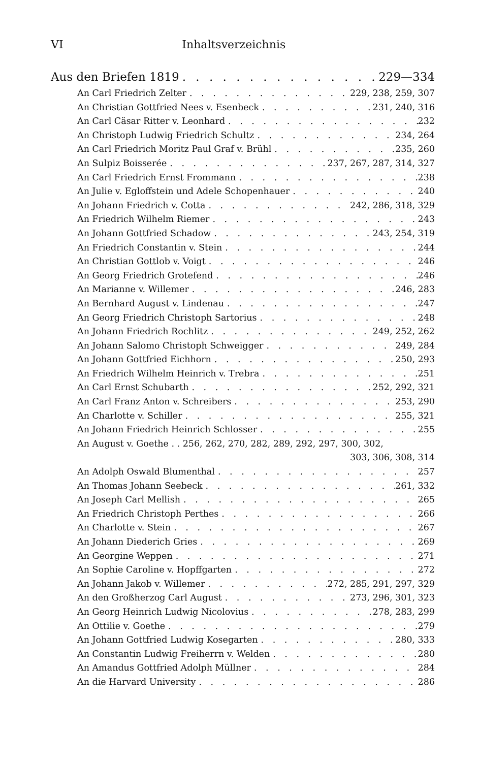VI Inhaltsverzeichnis
Aus den Briefen 1819 229—334
An Carl Friedrich Zelter 229, 238, 259, 307
An Christian Gottfried Nees v. Esenbeck 231, 240, 316
An Carl Cäsar Ritter v. Leonhard 232
An Christoph Ludwig Friedrich Schultz 234, 264
An Carl Friedrich Moritz Paul Graf v. Brühl 235, 260
An Sulpiz Boisserée 237, 267, 287, 314, 327
An Carl Friedrich Ernst Frommann 238
An Julie v. Egloffstein und Adele Schopenhauer 240
An Johann Friedrich v. Cotta 242, 286, 318, 329
An Friedrich Wilhelm Riemer 243
An Johann Gottfried Schadow 243, 254, 319
An Friedrich Constantin v. Stein 244
An Christian Gottlob v. Voigt 246
An Georg Friedrich Grotefend 246
An Marianne v. Willemer 246, 283
An Bernhard August v. Lindenau 247
An Georg Friedrich Christoph Sartorius 248
An Johann Friedrich Rochlitz 249, 252, 262
An Johann Salomo Christoph Schweigger 249, 284
An Johann Gottfried Eichhorn 250, 293
An Friedrich Wilhelm Heinrich v. Trebra 251
An Carl Ernst Schubarth 252, 292, 321
An Carl Franz Anton v. Schreibers 253, 290
An Charlotte v. Schiller 255, 321
An Johann Friedrich Heinrich Schlosser 255
An August v. Goethe . . 256, 262, 270, 282, 289, 292, 297, 300, 302,
303, 306, 308, 314
An Adolph Oswald Blumenthal 257
An Thomas Johann Seebeck 261, 332
An Joseph Carl Mellish 265
An Friedrich Christoph Perthes 266
An Charlotte v. Stein 267
An Johann Diederich Gries 269
An Georgine Weppen 271
An Sophie Caroline v. Hopffgarten 272
An Johann Jakob v. Willemer 272, 285, 291, 297, 329
An den Großherzog Carl August 273, 296, 301, 323
An Georg Heinrich Ludwig Nicolovius 278, 283, 299
An Ottilie v. Goethe 279
An Johann Gottfried Ludwig Kosegarten 280, 333
An Constantin Ludwig Freiherrn v. Welden 280
An Amandus Gottfried Adolph Müllner 284
An die Harvard University 286